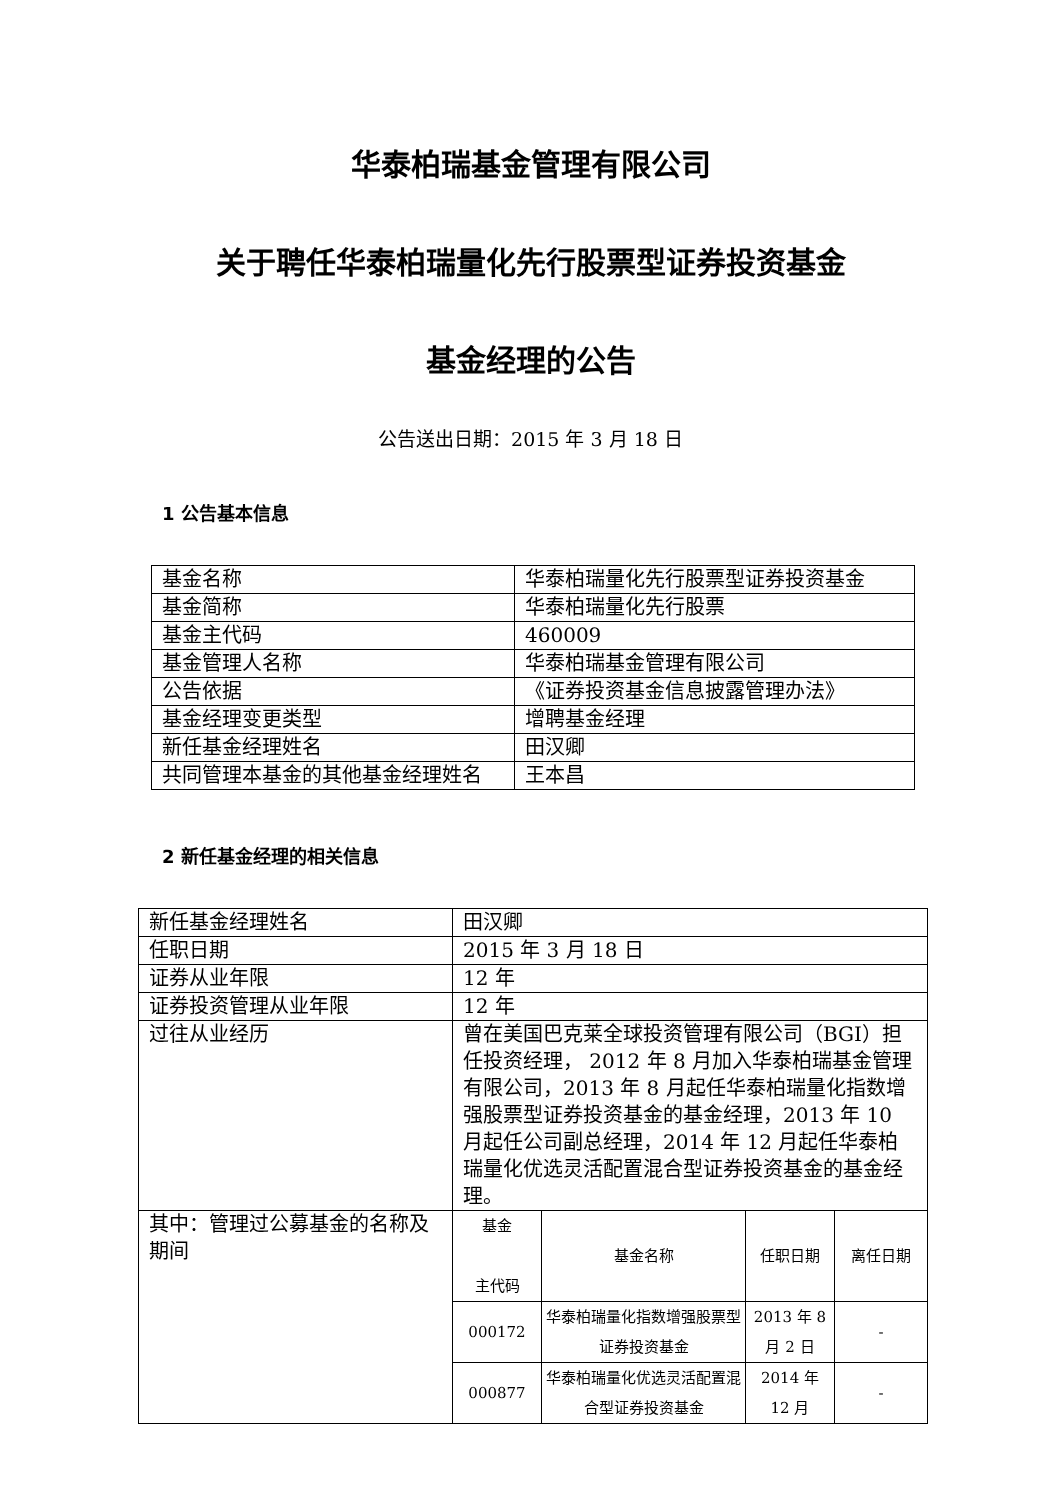华泰柏瑞基金管理有限公司
关于聘任华泰柏瑞量化先行股票型证券投资基金
基金经理的公告
公告送出日期：2015 年 3 月 18 日
1 公告基本信息
| 基金名称 | 华泰柏瑞量化先行股票型证券投资基金 |
| 基金简称 | 华泰柏瑞量化先行股票 |
| 基金主代码 | 460009 |
| 基金管理人名称 | 华泰柏瑞基金管理有限公司 |
| 公告依据 | 《证券投资基金信息披露管理办法》 |
| 基金经理变更类型 | 增聘基金经理 |
| 新任基金经理姓名 | 田汉卿 |
| 共同管理本基金的其他基金经理姓名 | 王本昌 |
2 新任基金经理的相关信息
| 新任基金经理姓名 | 田汉卿 |
| 任职日期 | 2015 年 3 月 18 日 |
| 证券从业年限 | 12 年 |
| 证券投资管理从业年限 | 12 年 |
| 过往从业经历 | 曾在美国巴克莱全球投资管理有限公司（BGI）担任投资经理， 2012 年 8 月加入华泰柏瑞基金管理有限公司，2013 年 8 月起任华泰柏瑞量化指数增强股票型证券投资基金的基金经理，2013 年 10 月起任公司副总经理，2014 年 12 月起任华泰柏瑞量化优选灵活配置混合型证券投资基金的基金经理。 |
| 其中：管理过公募基金的名称及期间 | / 基金 主代码 / 基金名称 / 任职日期 / 离任日期 / / 000172 / 华泰柏瑞量化指数增强股票型证券投资基金 / 2013 年 8 月 2 日 / - / / 000877 / 华泰柏瑞量化优选灵活配置混合型证券投资基金 / 2014 年 12 月 / - / |